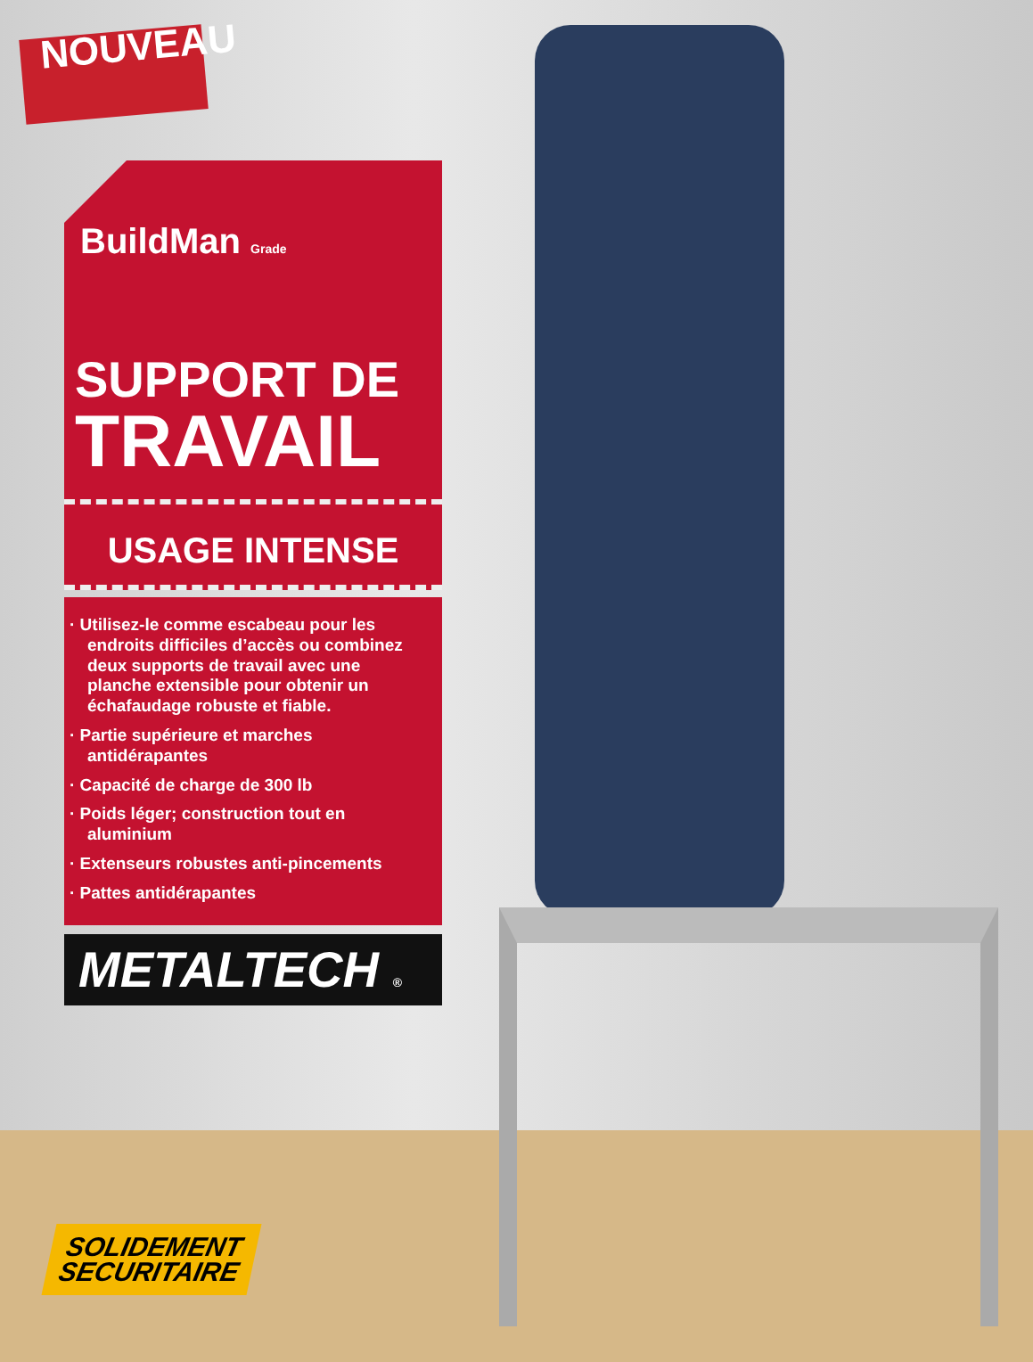NOUVEAU
BuildMan Grade
SUPPORT DE
TRAVAIL
USAGE INTENSE
· Utilisez-le comme escabeau pour les endroits difficiles d’accès ou combinez deux supports de travail avec une planche extensible pour obtenir un échafaudage robuste et fiable.
· Partie supérieure et marches antidérapantes
· Capacité de charge de 300 lb
· Poids léger; construction tout en aluminium
· Extenseurs robustes anti-pincements
· Pattes antidérapantes
METALTECH ®
SOLIDEMENT
SECURITAIRE